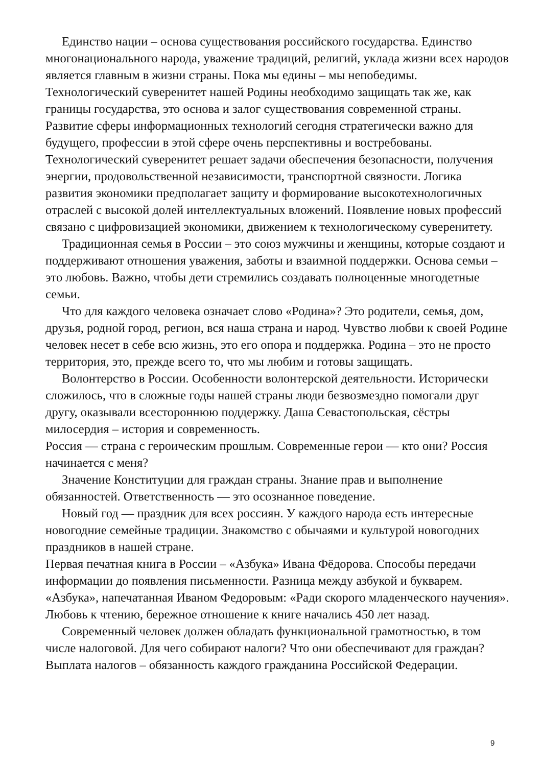Единство нации – основа существования российского государства. Единство многонационального народа, уважение традиций, религий, уклада жизни всех народов является главным в жизни страны. Пока мы едины – мы непобедимы. Технологический суверенитет нашей Родины необходимо защищать так же, как границы государства, это основа и залог существования современной страны. Развитие сферы информационных технологий сегодня стратегически важно для будущего, профессии в этой сфере очень перспективны и востребованы. Технологический суверенитет решает задачи обеспечения безопасности, получения энергии, продовольственной независимости, транспортной связности. Логика развития экономики предполагает защиту и формирование высокотехнологичных отраслей с высокой долей интеллектуальных вложений. Появление новых профессий связано с цифровизацией экономики, движением к технологическому суверенитету.
Традиционная семья в России – это союз мужчины и женщины, которые создают и поддерживают отношения уважения, заботы и взаимной поддержки. Основа семьи – это любовь. Важно, чтобы дети стремились создавать полноценные многодетные семьи.
Что для каждого человека означает слово «Родина»? Это родители, семья, дом, друзья, родной город, регион, вся наша страна и народ. Чувство любви к своей Родине человек несет в себе всю жизнь, это его опора и поддержка. Родина – это не просто территория, это, прежде всего то, что мы любим и готовы защищать.
Волонтерство в России. Особенности волонтерской деятельности. Исторически сложилось, что в сложные годы нашей страны люди безвозмездно помогали друг другу, оказывали всестороннюю поддержку. Даша Севастопольская, сёстры милосердия – история и современность.
Россия — страна с героическим прошлым. Современные герои — кто они? Россия начинается с меня?
Значение Конституции для граждан страны. Знание прав и выполнение обязанностей. Ответственность — это осознанное поведение.
Новый год — праздник для всех россиян. У каждого народа есть интересные новогодние семейные традиции. Знакомство с обычаями и культурой новогодних праздников в нашей стране.
Первая печатная книга в России – «Азбука» Ивана Фёдорова. Способы передачи информации до появления письменности. Разница между азбукой и букварем. «Азбука», напечатанная Иваном Федоровым: «Ради скорого младенческого научения». Любовь к чтению, бережное отношение к книге начались 450 лет назад.
Современный человек должен обладать функциональной грамотностью, в том числе налоговой. Для чего собирают налоги? Что они обеспечивают для граждан? Выплата налогов – обязанность каждого гражданина Российской Федерации.
9